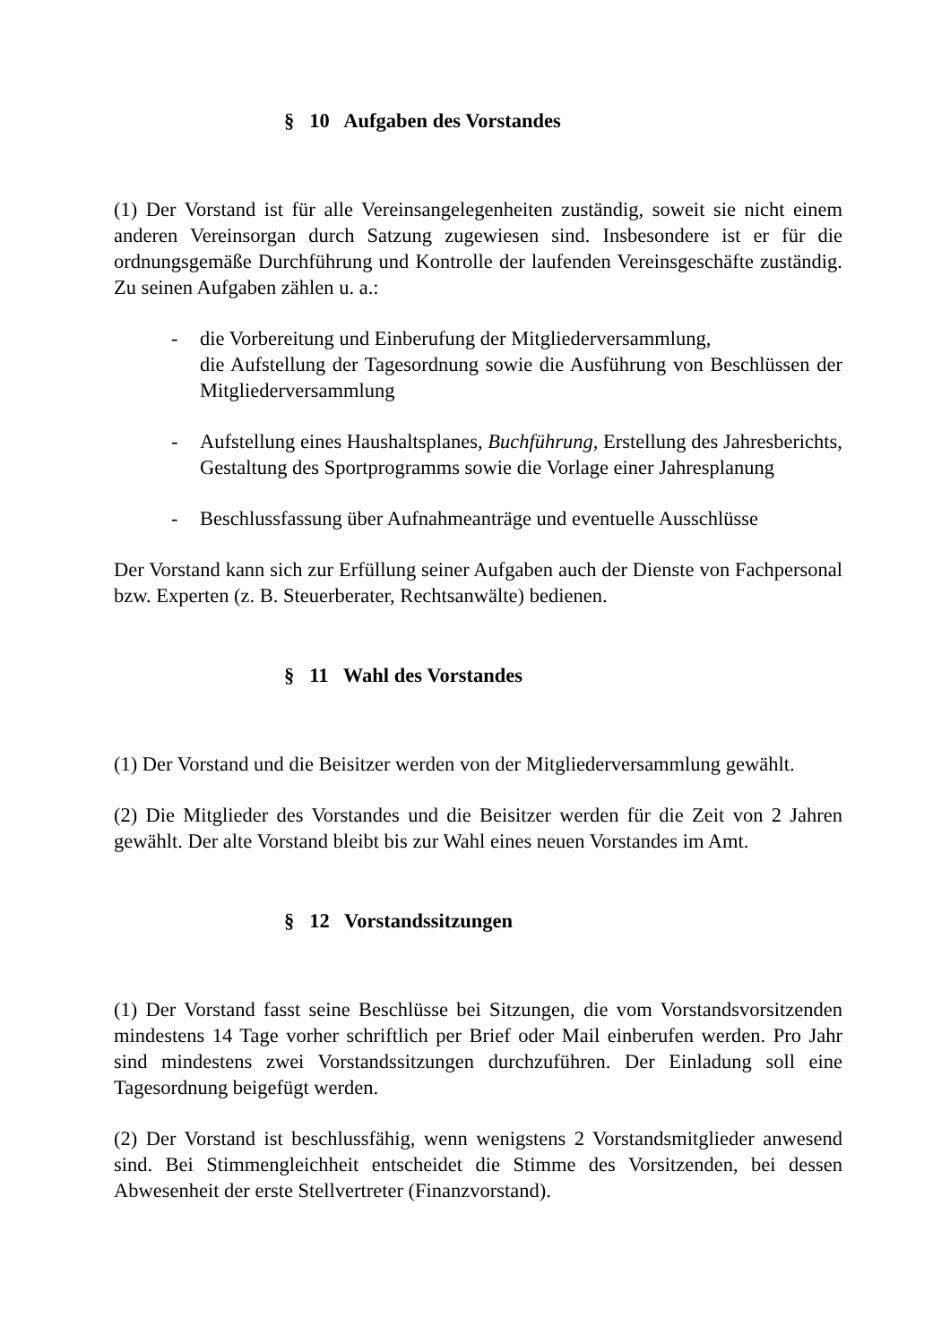§ 10 Aufgaben des Vorstandes
(1) Der Vorstand ist für alle Vereinsangelegenheiten zuständig, soweit sie nicht einem anderen Vereinsorgan durch Satzung zugewiesen sind. Insbesondere ist er für die ordnungsgemäße Durchführung und Kontrolle der laufenden Vereinsgeschäfte zuständig. Zu seinen Aufgaben zählen u. a.:
- die Vorbereitung und Einberufung der Mitgliederversammlung,
die Aufstellung der Tagesordnung sowie die Ausführung von Beschlüssen der Mitgliederversammlung
- Aufstellung eines Haushaltsplanes, Buchführung, Erstellung des Jahresberichts, Gestaltung des Sportprogramms sowie die Vorlage einer Jahresplanung
- Beschlussfassung über Aufnahmeanträge und eventuelle Ausschlüsse
Der Vorstand kann sich zur Erfüllung seiner Aufgaben auch der Dienste von Fachpersonal bzw. Experten (z. B. Steuerberater, Rechtsanwälte) bedienen.
§ 11 Wahl des Vorstandes
(1) Der Vorstand und die Beisitzer werden von der Mitgliederversammlung gewählt.
(2) Die Mitglieder des Vorstandes und die Beisitzer werden für die Zeit von 2 Jahren gewählt. Der alte Vorstand bleibt bis zur Wahl eines neuen Vorstandes im Amt.
§ 12 Vorstandssitzungen
(1) Der Vorstand fasst seine Beschlüsse bei Sitzungen, die vom Vorstandsvorsitzenden mindestens 14 Tage vorher schriftlich per Brief oder Mail einberufen werden. Pro Jahr sind mindestens zwei Vorstandssitzungen durchzuführen. Der Einladung soll eine Tagesordnung beigefügt werden.
(2) Der Vorstand ist beschlussfähig, wenn wenigstens 2 Vorstandsmitglieder anwesend sind. Bei Stimmengleichheit entscheidet die Stimme des Vorsitzenden, bei dessen Abwesenheit der erste Stellvertreter (Finanzvorstand).